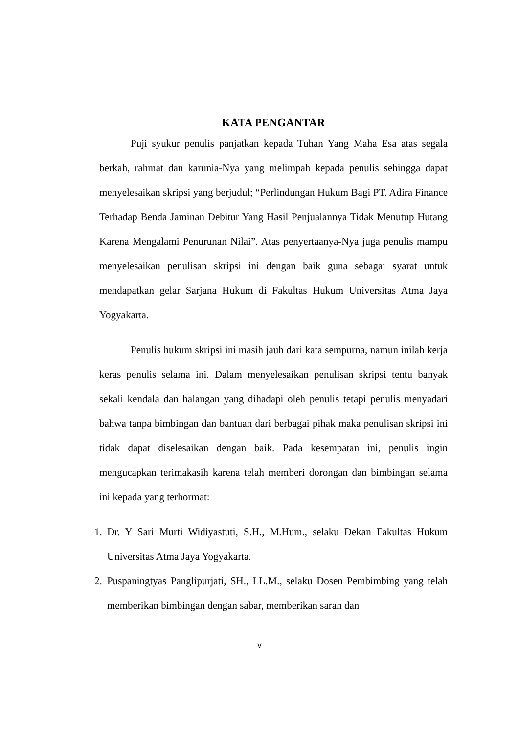KATA PENGANTAR
Puji syukur penulis panjatkan kepada Tuhan Yang Maha Esa atas segala berkah, rahmat dan karunia-Nya yang melimpah kepada penulis sehingga dapat menyelesaikan skripsi yang berjudul; “Perlindungan Hukum Bagi PT. Adira Finance Terhadap Benda Jaminan Debitur Yang Hasil Penjualannya Tidak Menutup Hutang Karena Mengalami Penurunan Nilai”. Atas penyertaanya-Nya juga penulis mampu menyelesaikan penulisan skripsi ini dengan baik guna sebagai syarat untuk mendapatkan gelar Sarjana Hukum di Fakultas Hukum Universitas Atma Jaya Yogyakarta.
Penulis hukum skripsi ini masih jauh dari kata sempurna, namun inilah kerja keras penulis selama ini. Dalam menyelesaikan penulisan skripsi tentu banyak sekali kendala dan halangan yang dihadapi oleh penulis tetapi penulis menyadari bahwa tanpa bimbingan dan bantuan dari berbagai pihak maka penulisan skripsi ini tidak dapat diselesaikan dengan baik. Pada kesempatan ini, penulis ingin mengucapkan terimakasih karena telah memberi dorongan dan bimbingan selama ini kepada yang terhormat:
1. Dr. Y Sari Murti Widiyastuti, S.H., M.Hum., selaku Dekan Fakultas Hukum Universitas Atma Jaya Yogyakarta.
2. Puspaningtyas Panglipurjati, SH., LL.M., selaku Dosen Pembimbing yang telah memberikan bimbingan dengan sabar, memberikan saran dan
v